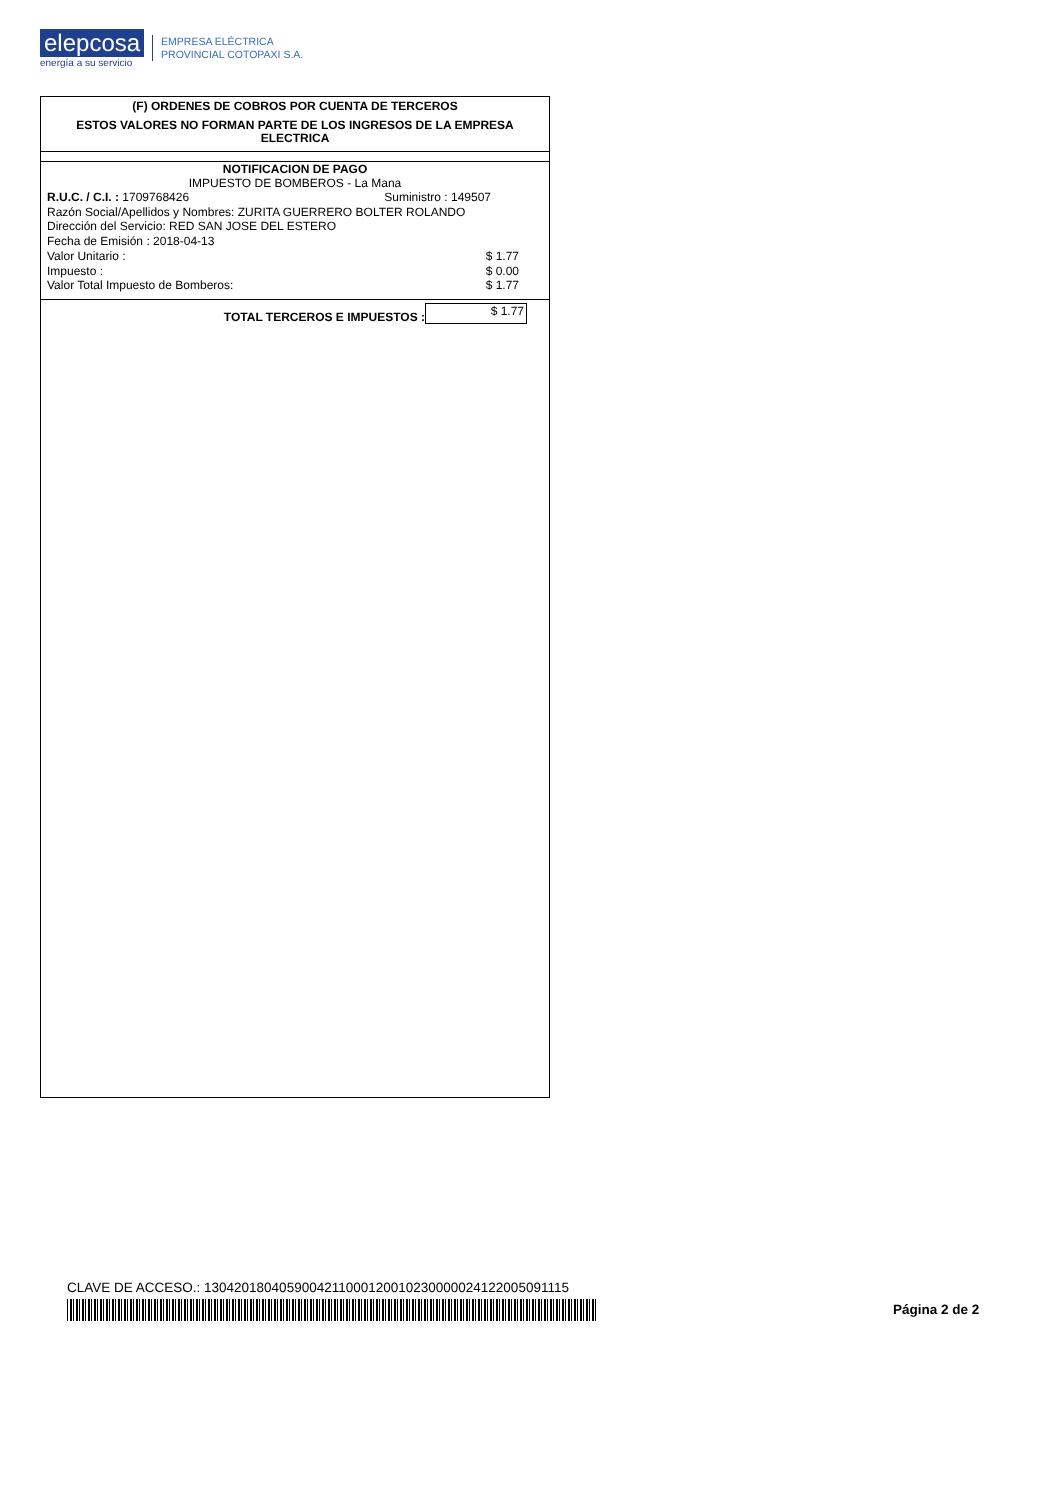elepcosa
energía a su servicio
EMPRESA ELÉCTRICA
PROVINCIAL COTOPAXI S.A.
(F) ORDENES DE COBROS POR CUENTA DE TERCEROS
ESTOS VALORES NO FORMAN PARTE DE LOS INGRESOS DE LA EMPRESA ELECTRICA
NOTIFICACION DE PAGO
IMPUESTO DE BOMBEROS - La Mana
R.U.C. / C.I. : 1709768426 Suministro : 149507
Razón Social/Apellidos y Nombres: ZURITA GUERRERO BOLTER ROLANDO
Dirección del Servicio: RED SAN JOSE DEL ESTERO
Fecha de Emisión : 2018-04-13
Valor Unitario : $ 1.77
Impuesto : $ 0.00
Valor Total Impuesto de Bomberos: $ 1.77
TOTAL TERCEROS E IMPUESTOS : $ 1.77
CLAVE DE ACCESO.: 1304201804059004211000120010230000024122005091115
Página 2 de 2